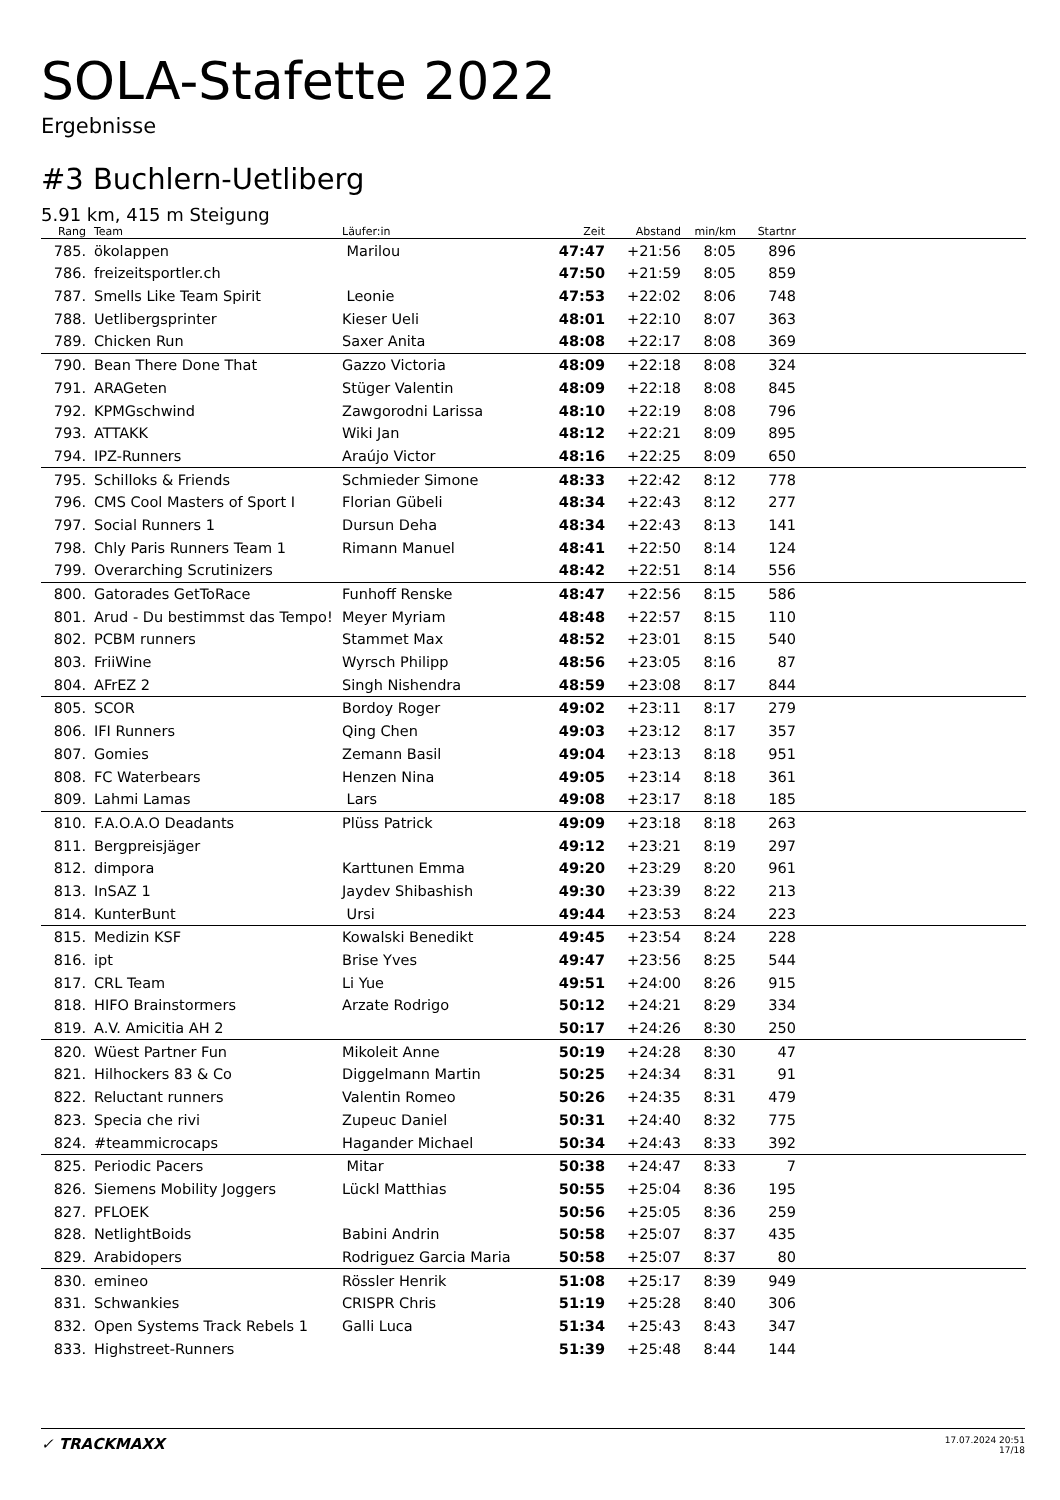SOLA-Stafette 2022
Ergebnisse
#3 Buchlern-Uetliberg
5.91 km, 415 m Steigung
| Rang | | Team | Läufer:in | Zeit | Abstand | min/km | Startnr | |
| --- | --- | --- | --- | --- | --- | --- | --- | --- |
| 785. | | ökolappen | Marilou | 47:47 | +21:56 | 8:05 | 896 | |
| 786. | | freizeitsportler.ch | | 47:50 | +21:59 | 8:05 | 859 | |
| 787. | | Smells Like Team Spirit | Leonie | 47:53 | +22:02 | 8:06 | 748 | |
| 788. | | Uetlibergsprinter | Kieser Ueli | 48:01 | +22:10 | 8:07 | 363 | |
| 789. | | Chicken Run | Saxer Anita | 48:08 | +22:17 | 8:08 | 369 | |
| 790. | | Bean There Done That | Gazzo Victoria | 48:09 | +22:18 | 8:08 | 324 | |
| 791. | | ARAGeten | Stüger Valentin | 48:09 | +22:18 | 8:08 | 845 | |
| 792. | | KPMGschwind | Zawgorodni Larissa | 48:10 | +22:19 | 8:08 | 796 | |
| 793. | | ATTAKK | Wiki Jan | 48:12 | +22:21 | 8:09 | 895 | |
| 794. | | IPZ-Runners | Araújo Victor | 48:16 | +22:25 | 8:09 | 650 | |
| 795. | | Schilloks & Friends | Schmieder Simone | 48:33 | +22:42 | 8:12 | 778 | |
| 796. | | CMS Cool Masters of Sport I | Florian Gübeli | 48:34 | +22:43 | 8:12 | 277 | |
| 797. | | Social Runners 1 | Dursun Deha | 48:34 | +22:43 | 8:13 | 141 | |
| 798. | | Chly Paris Runners Team 1 | Rimann Manuel | 48:41 | +22:50 | 8:14 | 124 | |
| 799. | | Overarching Scrutinizers | | 48:42 | +22:51 | 8:14 | 556 | |
| 800. | | Gatorades GetToRace | Funhoff Renske | 48:47 | +22:56 | 8:15 | 586 | |
| 801. | | Arud - Du bestimmst das Tempo! | Meyer Myriam | 48:48 | +22:57 | 8:15 | 110 | |
| 802. | | PCBM runners | Stammet Max | 48:52 | +23:01 | 8:15 | 540 | |
| 803. | | FriiWine | Wyrsch Philipp | 48:56 | +23:05 | 8:16 | 87 | |
| 804. | | AFrEZ 2 | Singh Nishendra | 48:59 | +23:08 | 8:17 | 844 | |
| 805. | | SCOR | Bordoy Roger | 49:02 | +23:11 | 8:17 | 279 | |
| 806. | | IFI Runners | Qing Chen | 49:03 | +23:12 | 8:17 | 357 | |
| 807. | | Gomies | Zemann Basil | 49:04 | +23:13 | 8:18 | 951 | |
| 808. | | FC Waterbears | Henzen Nina | 49:05 | +23:14 | 8:18 | 361 | |
| 809. | | Lahmi Lamas | Lars | 49:08 | +23:17 | 8:18 | 185 | |
| 810. | | F.A.O.A.O Deadants | Plüss Patrick | 49:09 | +23:18 | 8:18 | 263 | |
| 811. | | Bergpreisjäger | | 49:12 | +23:21 | 8:19 | 297 | |
| 812. | | dimpora | Karttunen Emma | 49:20 | +23:29 | 8:20 | 961 | |
| 813. | | InSAZ 1 | Jaydev Shibashish | 49:30 | +23:39 | 8:22 | 213 | |
| 814. | | KunterBunt | Ursi | 49:44 | +23:53 | 8:24 | 223 | |
| 815. | | Medizin KSF | Kowalski Benedikt | 49:45 | +23:54 | 8:24 | 228 | |
| 816. | | ipt | Brise Yves | 49:47 | +23:56 | 8:25 | 544 | |
| 817. | | CRL Team | Li Yue | 49:51 | +24:00 | 8:26 | 915 | |
| 818. | | HIFO Brainstormers | Arzate Rodrigo | 50:12 | +24:21 | 8:29 | 334 | |
| 819. | | A.V. Amicitia AH 2 | | 50:17 | +24:26 | 8:30 | 250 | |
| 820. | | Wüest Partner Fun | Mikoleit Anne | 50:19 | +24:28 | 8:30 | 47 | |
| 821. | | Hilhockers 83 & Co | Diggelmann Martin | 50:25 | +24:34 | 8:31 | 91 | |
| 822. | | Reluctant runners | Valentin Romeo | 50:26 | +24:35 | 8:31 | 479 | |
| 823. | | Specia che rivi | Zupeuc Daniel | 50:31 | +24:40 | 8:32 | 775 | |
| 824. | | #teammicrocaps | Hagander Michael | 50:34 | +24:43 | 8:33 | 392 | |
| 825. | | Periodic Pacers | Mitar | 50:38 | +24:47 | 8:33 | 7 | |
| 826. | | Siemens Mobility Joggers | Lückl Matthias | 50:55 | +25:04 | 8:36 | 195 | |
| 827. | | PFLOEK | | 50:56 | +25:05 | 8:36 | 259 | |
| 828. | | NetlightBoids | Babini Andrin | 50:58 | +25:07 | 8:37 | 435 | |
| 829. | | Arabidopers | Rodriguez Garcia Maria | 50:58 | +25:07 | 8:37 | 80 | |
| 830. | | emineo | Rössler Henrik | 51:08 | +25:17 | 8:39 | 949 | |
| 831. | | Schwankies | CRISPR Chris | 51:19 | +25:28 | 8:40 | 306 | |
| 832. | | Open Systems Track Rebels 1 | Galli Luca | 51:34 | +25:43 | 8:43 | 347 | |
| 833. | | Highstreet-Runners | | 51:39 | +25:48 | 8:44 | 144 | |
✓ TRACKMAXX
17.07.2024 20:51
17/18